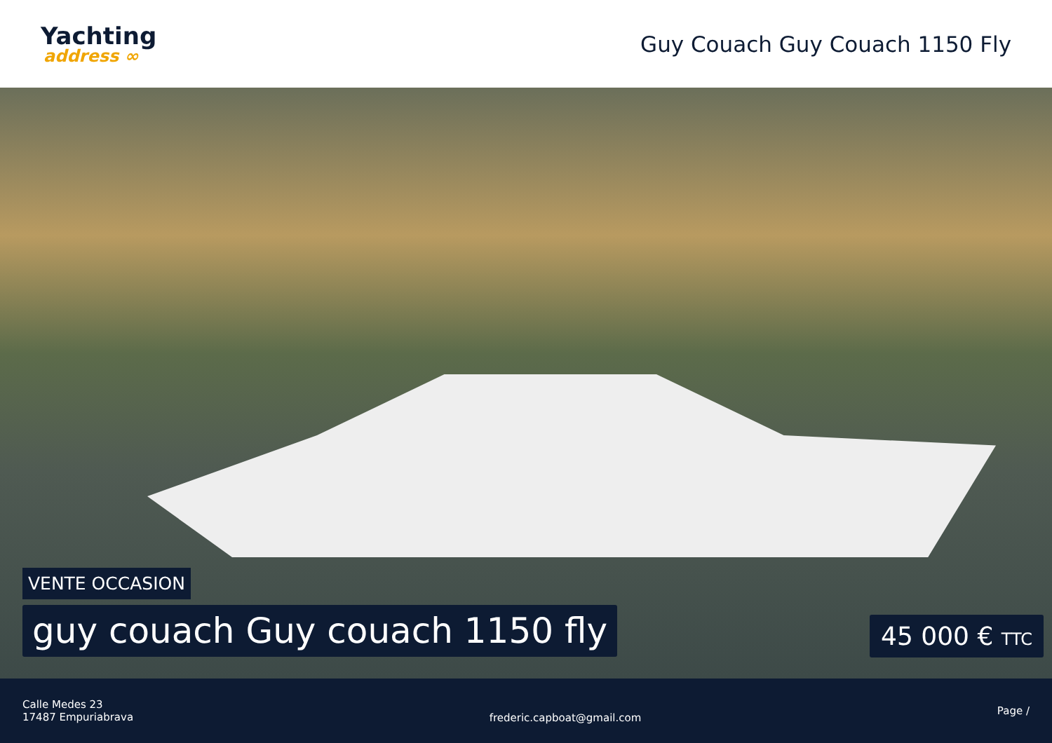Yachting
address ∞
Guy Couach Guy Couach 1150 Fly
VENTE OCCASION
guy couach Guy couach 1150 fly
45 000 € TTC
Calle Medes 23
17487 Empuriabrava
frederic.capboat@gmail.com
Page /